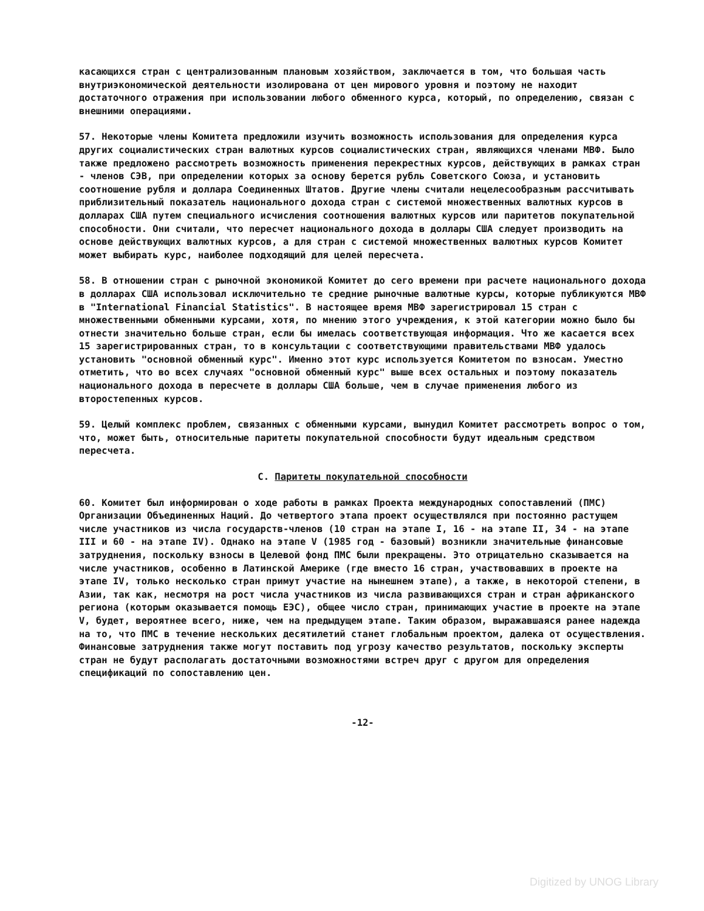касающихся стран с централизованным плановым хозяйством, заключается в том, что большая часть внутриэкономической деятельности изолирована от цен мирового уровня и поэтому не находит достаточного отражения при использовании любого обменного курса, который, по определению, связан с внешними операциями.
57. Некоторые члены Комитета предложили изучить возможность использования для определения курса других социалистических стран валютных курсов социалистических стран, являющихся членами МВФ. Было также предложено рассмотреть возможность применения перекрестных курсов, действующих в рамках стран - членов СЭВ, при определении которых за основу берется рубль Советского Союза, и установить соотношение рубля и доллара Соединенных Штатов. Другие члены считали нецелесообразным рассчитывать приблизительный показатель национального дохода стран с системой множественных валютных курсов в долларах США путем специального исчисления соотношения валютных курсов или паритетов покупательной способности. Они считали, что пересчет национального дохода в доллары США следует производить на основе действующих валютных курсов, а для стран с системой множественных валютных курсов Комитет может выбирать курс, наиболее подходящий для целей пересчета.
58. В отношении стран с рыночной экономикой Комитет до сего времени при расчете национального дохода в долларах США использовал исключительно те средние рыночные валютные курсы, которые публикуются МВФ в "International Financial Statistics". В настоящее время МВФ зарегистрировал 15 стран с множественными обменными курсами, хотя, по мнению этого учреждения, к этой категории можно было бы отнести значительно больше стран, если бы имелась соответствующая информация. Что же касается всех 15 зарегистрированных стран, то в консультации с соответствующими правительствами МВФ удалось установить "основной обменный курс". Именно этот курс используется Комитетом по взносам. Уместно отметить, что во всех случаях "основной обменный курс" выше всех остальных и поэтому показатель национального дохода в пересчете в доллары США больше, чем в случае применения любого из второстепенных курсов.
59. Целый комплекс проблем, связанных с обменными курсами, вынудил Комитет рассмотреть вопрос о том, что, может быть, относительные паритеты покупательной способности будут идеальным средством пересчета.
C. Паритеты покупательной способности
60. Комитет был информирован о ходе работы в рамках Проекта международных сопоставлений (ПМС) Организации Объединенных Наций. До четвертого этапа проект осуществлялся при постоянно растущем числе участников из числа государств-членов (10 стран на этапе I, 16 - на этапе II, 34 - на этапе III и 60 - на этапе IV). Однако на этапе V (1985 год - базовый) возникли значительные финансовые затруднения, поскольку взносы в Целевой фонд ПМС были прекращены. Это отрицательно сказывается на числе участников, особенно в Латинской Америке (где вместо 16 стран, участвовавших в проекте на этапе IV, только несколько стран примут участие на нынешнем этапе), а также, в некоторой степени, в Азии, так как, несмотря на рост числа участников из числа развивающихся стран и стран африканского региона (которым оказывается помощь ЕЭС), общее число стран, принимающих участие в проекте на этапе V, будет, вероятнее всего, ниже, чем на предыдущем этапе. Таким образом, выражавшаяся ранее надежда на то, что ПМС в течение нескольких десятилетий станет глобальным проектом, далека от осуществления. Финансовые затруднения также могут поставить под угрозу качество результатов, поскольку эксперты стран не будут располагать достаточными возможностями встреч друг с другом для определения спецификаций по сопоставлению цен.
-12-
Digitized by UNOG Library